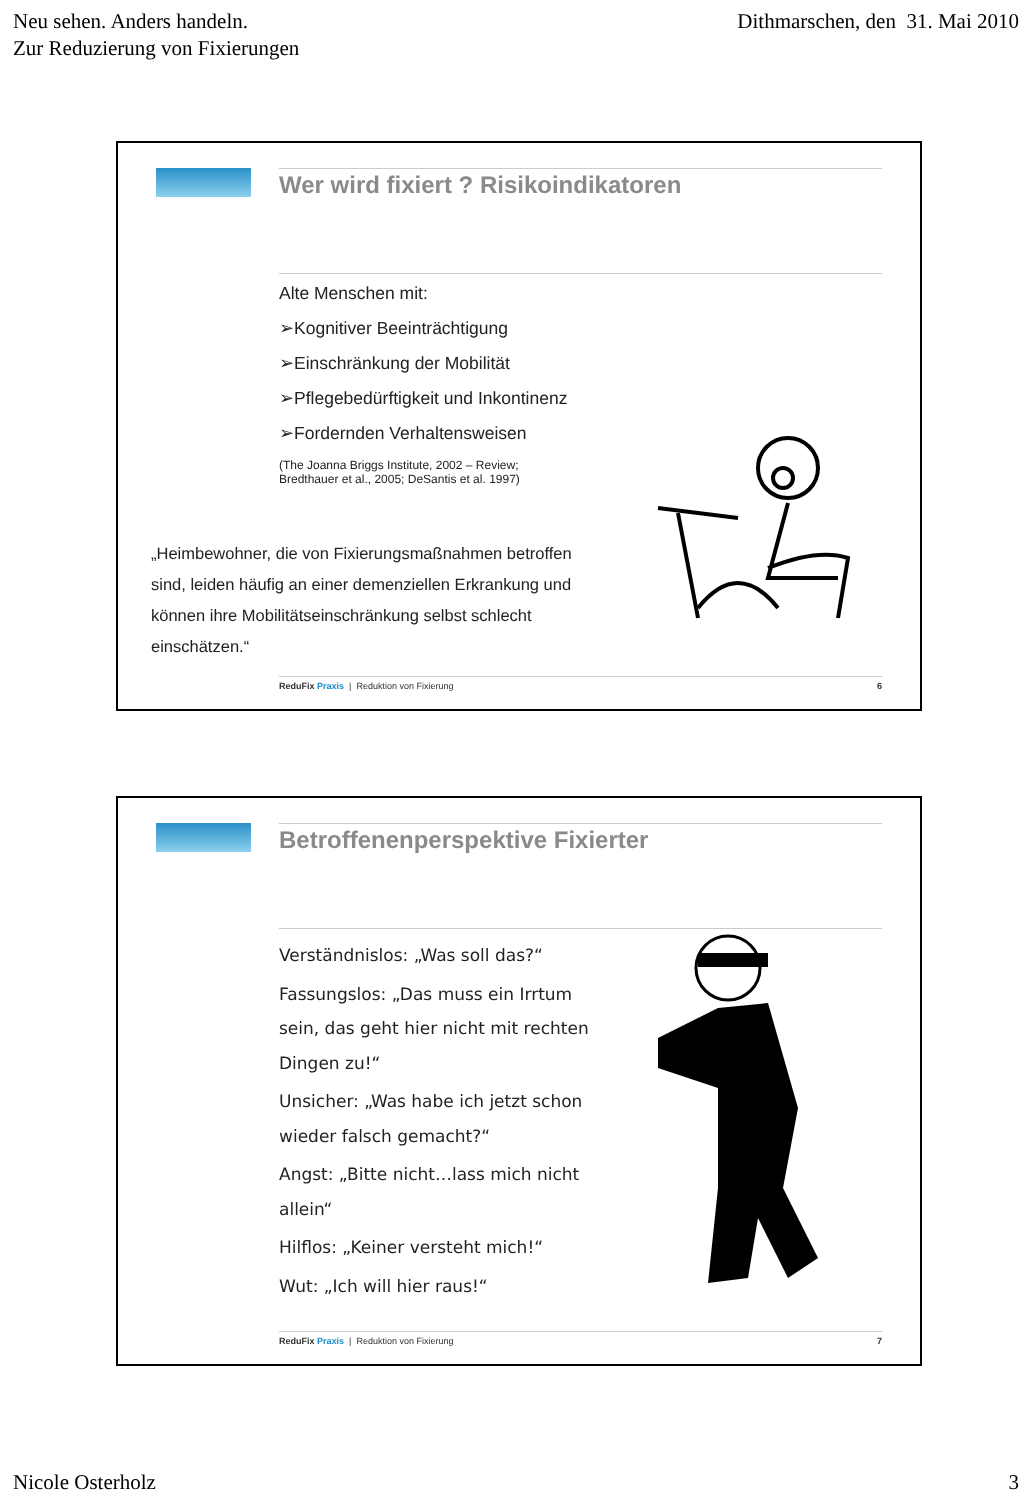Neu sehen. Anders handeln.
Zur Reduzierung von Fixierungen
Dithmarschen, den 31. Mai 2010
Wer wird fixiert ? Risikoindikatoren
Alte Menschen mit:
➢Kognitiver Beeinträchtigung
➢Einschränkung der Mobilität
➢Pflegebedürftigkeit und Inkontinenz
➢Fordernden Verhaltensweisen
(The Joanna Briggs Institute, 2002 – Review;
Bredthauer et al., 2005; DeSantis et al. 1997)
„Heimbewohner, die von Fixierungsmaßnahmen betroffen sind, leiden häufig an einer demenziellen Erkrankung und können ihre Mobilitätseinschränkung selbst schlecht einschätzen.“
ReduFix Praxis | Reduktion von Fixierung 6
Betroffenenperspektive Fixierter
Verständnislos: „Was soll das?“
Fassungslos: „Das muss ein Irrtum sein, das geht hier nicht mit rechten Dingen zu!“
Unsicher: „Was habe ich jetzt schon wieder falsch gemacht?“
Angst: „Bitte nicht…lass mich nicht allein“
Hilflos: „Keiner versteht mich!“
Wut: „Ich will hier raus!“
ReduFix Praxis | Reduktion von Fixierung 7
Nicole Osterholz 3